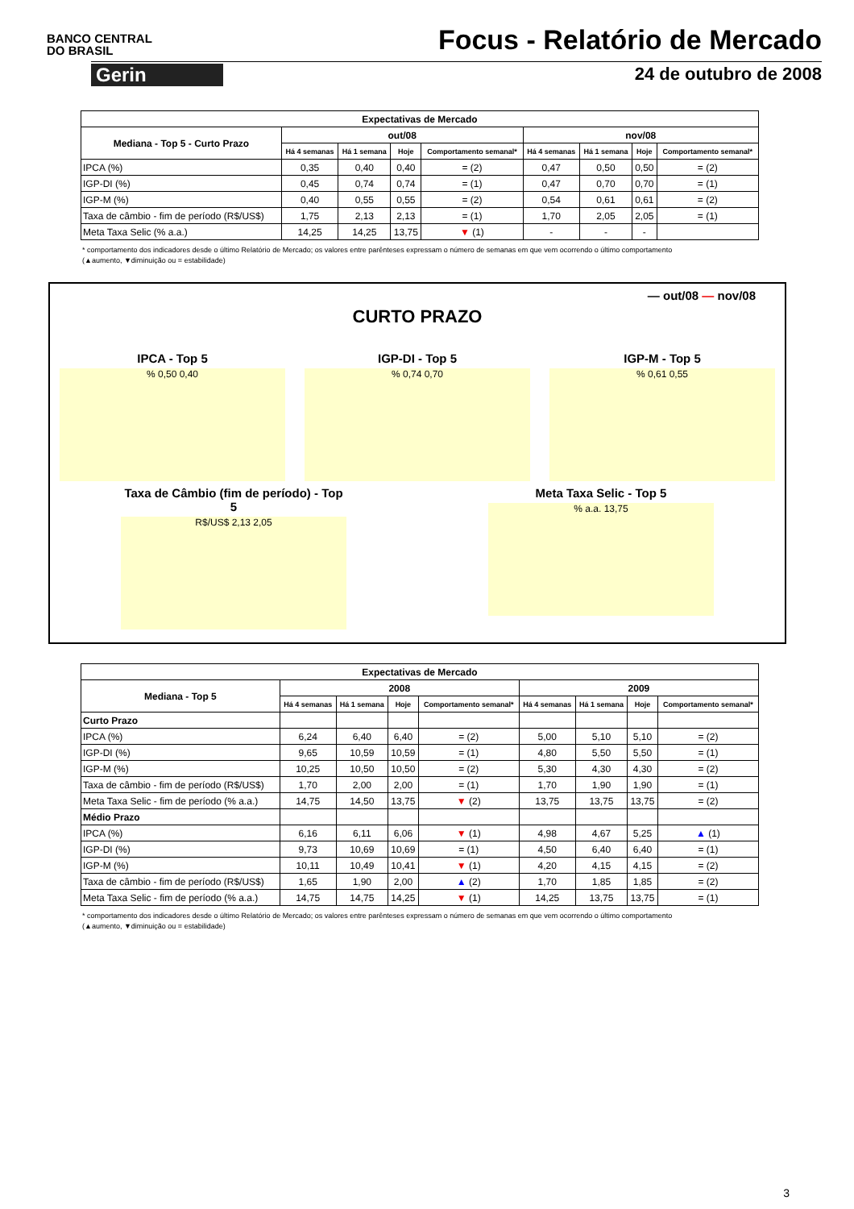BANCO CENTRAL
DO BRASIL
Focus - Relatório de Mercado
Gerin 24 de outubro de 2008
| Expectativas de Mercado | | | | | | | | |
| --- | --- | --- | --- | --- | --- | --- | --- | --- |
| Mediana - Top 5 - Curto Prazo | out/08 | | | | nov/08 | | | |
| | Há 4 semanas | Há 1 semana | Hoje | Comportamento semanal* | Há 4 semanas | Há 1 semana | Hoje | Comportamento semanal* |
| IPCA (%) | 0,35 | 0,40 | 0,40 | = (2) | 0,47 | 0,50 | 0,50 | = (2) |
| IGP-DI (%) | 0,45 | 0,74 | 0,74 | = (1) | 0,47 | 0,70 | 0,70 | = (1) |
| IGP-M (%) | 0,40 | 0,55 | 0,55 | = (2) | 0,54 | 0,61 | 0,61 | = (2) |
| Taxa de câmbio - fim de período (R$/US$) | 1,75 | 2,13 | 2,13 | = (1) | 1,70 | 2,05 | 2,05 | = (1) |
| Meta Taxa Selic (% a.a.) | 14,25 | 14,25 | 13,75 | ▼ (1) | - | - | - | |
* comportamento dos indicadores desde o último Relatório de Mercado; os valores entre parênteses expressam o número de semanas em que vem ocorrendo o último comportamento
(▲aumento, ▼diminuição ou = estabilidade)
— out/08 — nov/08
CURTO PRAZO
IPCA - Top 5
% 0,50 0,40
IGP-DI - Top 5
% 0,74 0,70
IGP-M - Top 5
% 0,61 0,55
Taxa de Câmbio (fim de período) - Top 5
R$/US$ 2,13 2,05
Meta Taxa Selic - Top 5
% a.a. 13,75
| Expectativas de Mercado | | | | | | | | |
| --- | --- | --- | --- | --- | --- | --- | --- | --- |
| Mediana - Top 5 | 2008 | | | | 2009 | | | |
| | Há 4 semanas | Há 1 semana | Hoje | Comportamento semanal* | Há 4 semanas | Há 1 semana | Hoje | Comportamento semanal* |
| Curto Prazo | | | | | | | | |
| IPCA (%) | 6,24 | 6,40 | 6,40 | = (2) | 5,00 | 5,10 | 5,10 | = (2) |
| IGP-DI (%) | 9,65 | 10,59 | 10,59 | = (1) | 4,80 | 5,50 | 5,50 | = (1) |
| IGP-M (%) | 10,25 | 10,50 | 10,50 | = (2) | 5,30 | 4,30 | 4,30 | = (2) |
| Taxa de câmbio - fim de período (R$/US$) | 1,70 | 2,00 | 2,00 | = (1) | 1,70 | 1,90 | 1,90 | = (1) |
| Meta Taxa Selic - fim de período (% a.a.) | 14,75 | 14,50 | 13,75 | ▼ (2) | 13,75 | 13,75 | 13,75 | = (2) |
| Médio Prazo | | | | | | | | |
| IPCA (%) | 6,16 | 6,11 | 6,06 | ▼ (1) | 4,98 | 4,67 | 5,25 | ▲ (1) |
| IGP-DI (%) | 9,73 | 10,69 | 10,69 | = (1) | 4,50 | 6,40 | 6,40 | = (1) |
| IGP-M (%) | 10,11 | 10,49 | 10,41 | ▼ (1) | 4,20 | 4,15 | 4,15 | = (2) |
| Taxa de câmbio - fim de período (R$/US$) | 1,65 | 1,90 | 2,00 | ▲ (2) | 1,70 | 1,85 | 1,85 | = (2) |
| Meta Taxa Selic - fim de período (% a.a.) | 14,75 | 14,75 | 14,25 | ▼ (1) | 14,25 | 13,75 | 13,75 | = (1) |
* comportamento dos indicadores desde o último Relatório de Mercado; os valores entre parênteses expressam o número de semanas em que vem ocorrendo o último comportamento
(▲aumento, ▼diminuição ou = estabilidade)
3